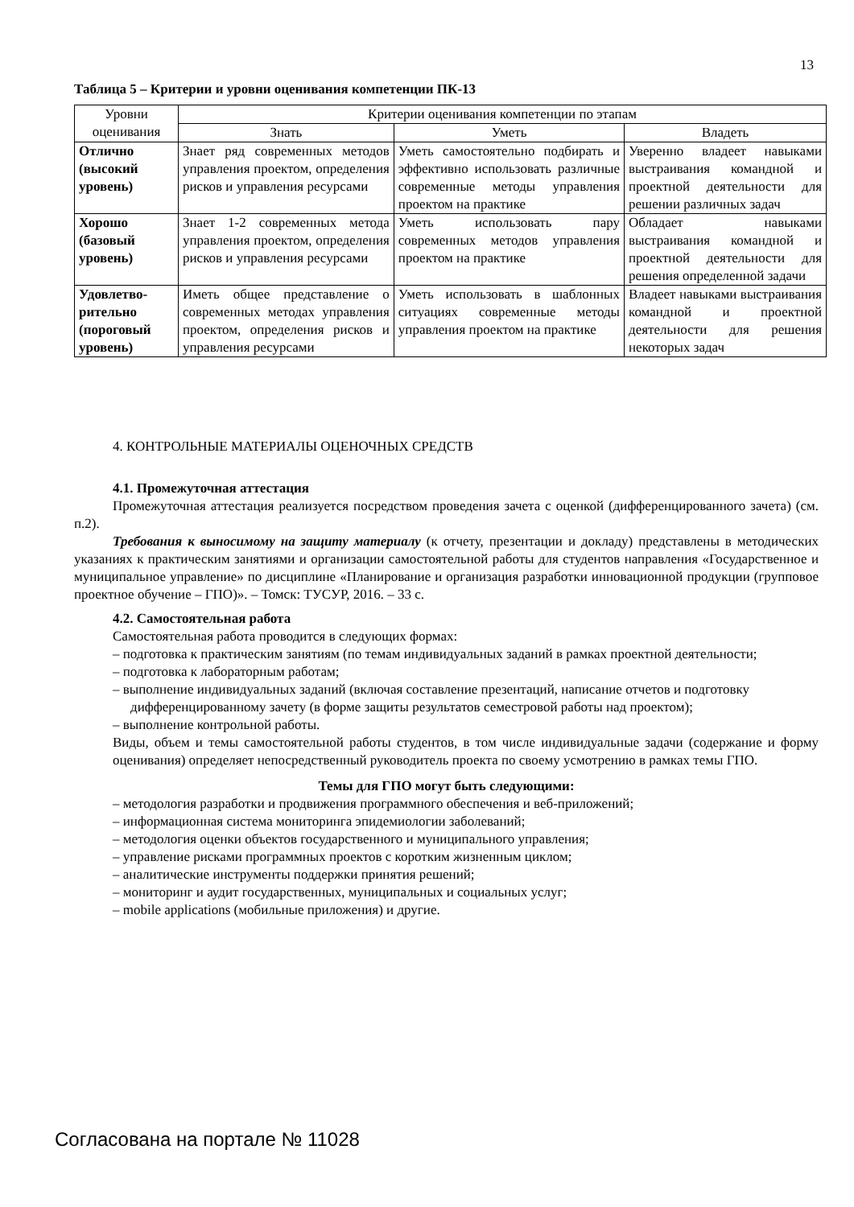13
Таблица 5 – Критерии и уровни оценивания компетенции ПК-13
| Уровни оценивания | Критерии оценивания компетенции по этапам | | |
| --- | --- | --- | --- |
| | Знать | Уметь | Владеть |
| Отлично (высокий уровень) | Знает ряд современных методов управления проектом, определения рисков и управления ресурсами | Уметь самостоятельно подбирать и эффективно использовать различные современные методы управления проектом на практике | Уверенно владеет навыками выстраивания командной и проектной деятельности для решении различных задач |
| Хорошо (базовый уровень) | Знает 1-2 современных метода управления проектом, определения рисков и управления ресурсами | Уметь использовать пару современных методов управления проектом на практике | Обладает навыками выстраивания командной и проектной деятельности для решения определенной задачи |
| Удовлетво-рительно (пороговый уровень) | Иметь общее представление о современных методах управления проектом, определения рисков и управления ресурсами | Уметь использовать в шаблонных ситуациях современные методы управления проектом на практике | Владеет навыками выстраивания командной и проектной деятельности для решения некоторых задач |
4. КОНТРОЛЬНЫЕ МАТЕРИАЛЫ ОЦЕНОЧНЫХ СРЕДСТВ
4.1. Промежуточная аттестация
Промежуточная аттестация реализуется посредством проведения зачета с оценкой (дифференцированного зачета) (см. п.2).
Требования к выносимому на защиту материалу (к отчету, презентации и докладу) представлены в методических указаниях к практическим занятиями и организации самостоятельной работы для студентов направления «Государственное и муниципальное управление» по дисциплине «Планирование и организация разработки инновационной продукции (групповое проектное обучение – ГПО)». – Томск: ТУСУР, 2016. – 33 с.
4.2. Самостоятельная работа
Самостоятельная работа проводится в следующих формах:
– подготовка к практическим занятиям (по темам индивидуальных заданий в рамках проектной деятельности;
– подготовка к лабораторным работам;
– выполнение индивидуальных заданий (включая составление презентаций, написание отчетов и подготовку дифференцированному зачету (в форме защиты результатов семестровой работы над проектом);
– выполнение контрольной работы.
Виды, объем и темы самостоятельной работы студентов, в том числе индивидуальные задачи (содержание и форму оценивания) определяет непосредственный руководитель проекта по своему усмотрению в рамках темы ГПО.
Темы для ГПО могут быть следующими:
– методология разработки и продвижения программного обеспечения и веб-приложений;
– информационная система мониторинга эпидемиологии заболеваний;
– методология оценки объектов государственного и муниципального управления;
– управление рисками программных проектов с коротким жизненным циклом;
– аналитические инструменты поддержки принятия решений;
– мониторинг и аудит государственных, муниципальных и социальных услуг;
– mobile applications (мобильные приложения) и другие.
Согласована на портале № 11028